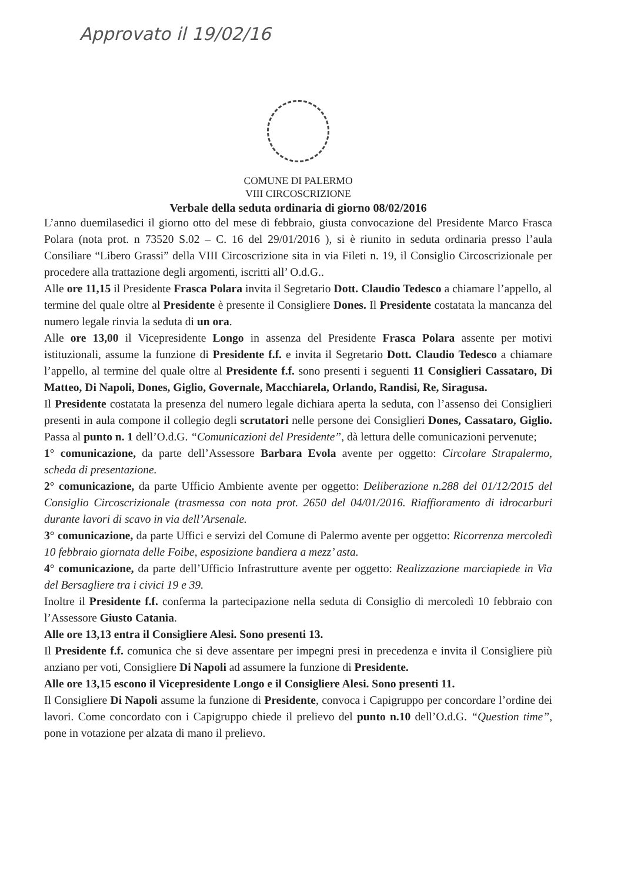Approvato il 19/02/16
COMUNE DI PALERMO
VIII CIRCOSCRIZIONE
Verbale della seduta ordinaria di giorno 08/02/2016
L’anno duemilasedici il giorno otto del mese di febbraio, giusta convocazione del Presidente Marco Frasca Polara (nota prot. n 73520 S.02 – C. 16 del 29/01/2016 ), si è riunito in seduta ordinaria presso l’aula Consiliare “Libero Grassi” della VIII Circoscrizione sita in via Fileti n. 19, il Consiglio Circoscrizionale per procedere alla trattazione degli argomenti, iscritti all’ O.d.G..
Alle ore 11,15 il Presidente Frasca Polara invita il Segretario Dott. Claudio Tedesco a chiamare l’appello, al termine del quale oltre al Presidente è presente il Consigliere Dones. Il Presidente costatata la mancanza del numero legale rinvia la seduta di un ora.
Alle ore 13,00 il Vicepresidente Longo in assenza del Presidente Frasca Polara assente per motivi istituzionali, assume la funzione di Presidente f.f. e invita il Segretario Dott. Claudio Tedesco a chiamare l’appello, al termine del quale oltre al Presidente f.f. sono presenti i seguenti 11 Consiglieri Cassataro, Di Matteo, Di Napoli, Dones, Giglio, Governale, Macchiarela, Orlando, Randisi, Re, Siragusa.
Il Presidente costatata la presenza del numero legale dichiara aperta la seduta, con l’assenso dei Consiglieri presenti in aula compone il collegio degli scrutatori nelle persone dei Consiglieri Dones, Cassataro, Giglio. Passa al punto n. 1 dell’O.d.G. “Comunicazioni del Presidente”, dà lettura delle comunicazioni pervenute;
1° comunicazione, da parte dell’Assessore Barbara Evola avente per oggetto: Circolare Strapalermo, scheda di presentazione.
2° comunicazione, da parte Ufficio Ambiente avente per oggetto: Deliberazione n.288 del 01/12/2015 del Consiglio Circoscrizionale (trasmessa con nota prot. 2650 del 04/01/2016. Riaffioramento di idrocarburi durante lavori di scavo in via dell’Arsenale.
3° comunicazione, da parte Uffici e servizi del Comune di Palermo avente per oggetto: Ricorrenza mercoledì 10 febbraio giornata delle Foibe, esposizione bandiera a mezz’ asta.
4° comunicazione, da parte dell’Ufficio Infrastrutture avente per oggetto: Realizzazione marciapiede in Via del Bersagliere tra i civici 19 e 39.
Inoltre il Presidente f.f. conferma la partecipazione nella seduta di Consiglio di mercoledì 10 febbraio con l’Assessore Giusto Catania.
Alle ore 13,13 entra il Consigliere Alesi. Sono presenti 13.
Il Presidente f.f. comunica che si deve assentare per impegni presi in precedenza e invita il Consigliere più anziano per voti, Consigliere Di Napoli ad assumere la funzione di Presidente.
Alle ore 13,15 escono il Vicepresidente Longo e il Consigliere Alesi. Sono presenti 11.
Il Consigliere Di Napoli assume la funzione di Presidente, convoca i Capigruppo per concordare l’ordine dei lavori. Come concordato con i Capigruppo chiede il prelievo del punto n.10 dell’O.d.G. “Question time”, pone in votazione per alzata di mano il prelievo.